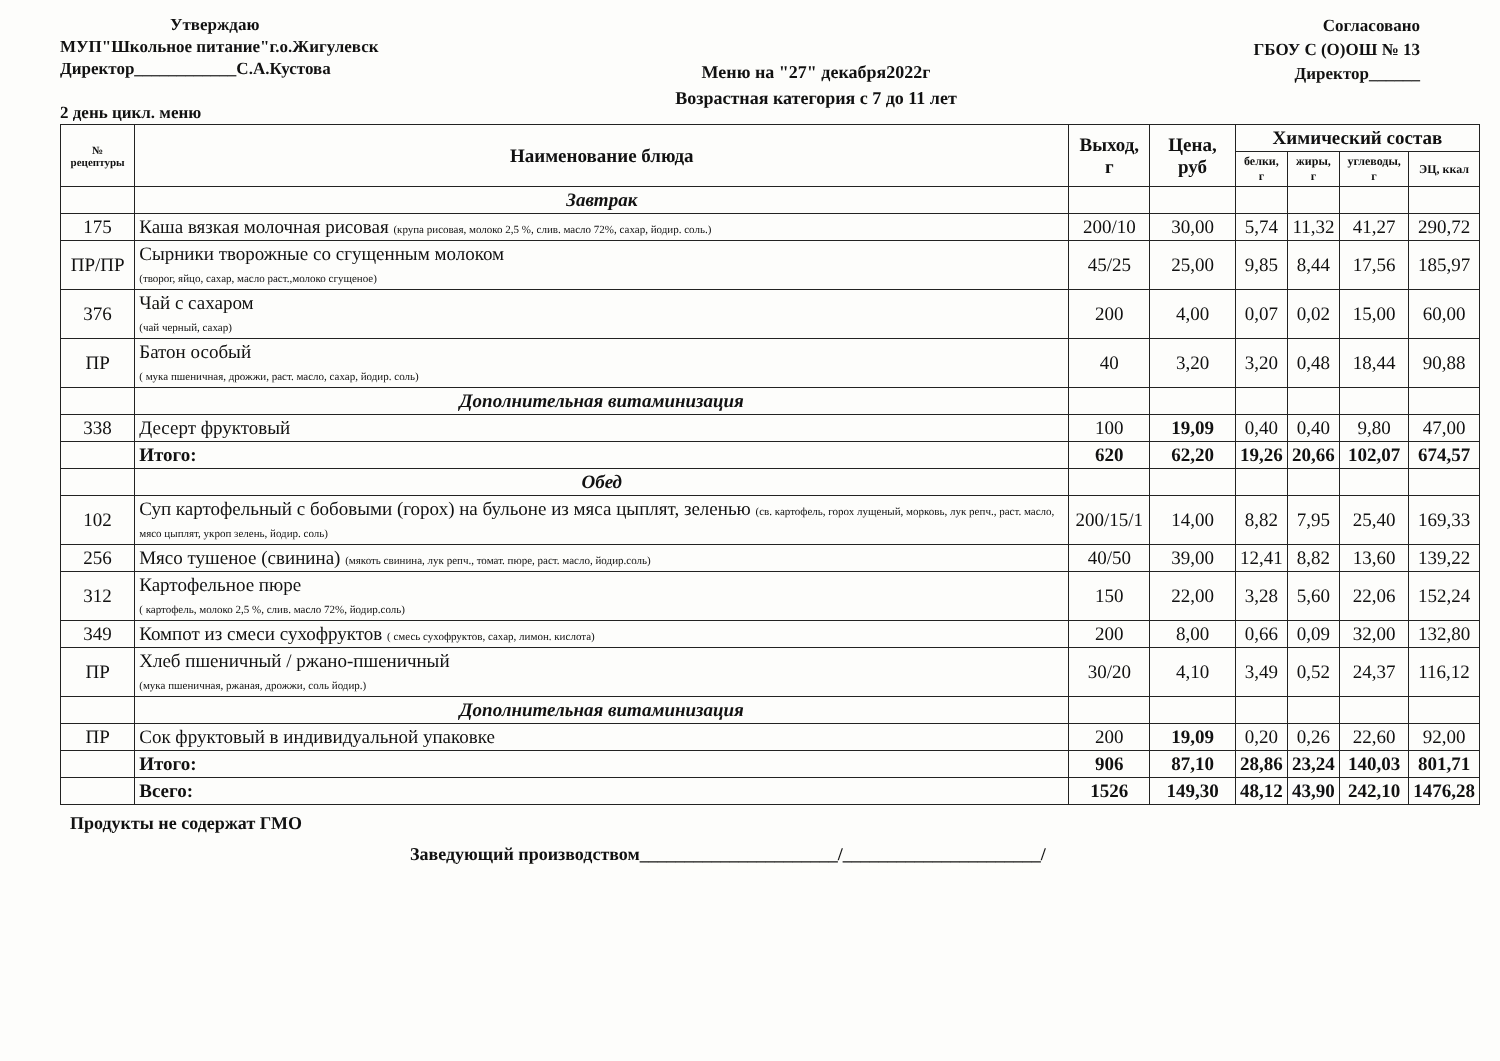Утверждаю
МУП"Школьное питание"г.о.Жигулевск
Директор____________С.А.Кустова
2 день цикл. меню
Меню на "27" декабря2022г
Возрастная категория с 7 до 11 лет
Согласовано
ГБОУ С (О)ОШ № 13
Директор______
| № рецептуры | Наименование блюда | Выход, г | Цена, руб | Химический состав | | | |
| --- | --- | --- | --- | --- | --- | --- | --- |
| | | | | белки, г | жиры, г | углеводы, г | ЭЦ, ккал |
| | Завтрак | | | | | | |
| 175 | Каша вязкая молочная рисовая (крупа рисовая, молоко 2,5 %, слив. масло 72%, сахар, йодир. соль.) | 200/10 | 30,00 | 5,74 | 11,32 | 41,27 | 290,72 |
| ПР/ПР | Сырники творожные со сгущенным молоком (творог, яйцо, сахар, масло раст.,молоко сгущеное) | 45/25 | 25,00 | 9,85 | 8,44 | 17,56 | 185,97 |
| 376 | Чай с сахаром (чай черный, сахар) | 200 | 4,00 | 0,07 | 0,02 | 15,00 | 60,00 |
| ПР | Батон особый ( мука пшеничная, дрожжи, раст. масло, сахар, йодир. соль) | 40 | 3,20 | 3,20 | 0,48 | 18,44 | 90,88 |
| | Дополнительная витаминизация | | | | | | |
| 338 | Десерт фруктовый | 100 | 19,09 | 0,40 | 0,40 | 9,80 | 47,00 |
| | Итого: | 620 | 62,20 | 19,26 | 20,66 | 102,07 | 674,57 |
| | Обед | | | | | | |
| 102 | Суп картофельный с бобовыми (горох) на бульоне из мяса цыплят, зеленью (св. картофель, горох лущеный, морковь, лук репч., раст. масло, мясо цыплят, укроп зелень, йодир. соль) | 200/15/1 | 14,00 | 8,82 | 7,95 | 25,40 | 169,33 |
| 256 | Мясо тушеное (свинина) (мякоть свинина, лук репч., томат. пюре, раст. масло, йодир.соль) | 40/50 | 39,00 | 12,41 | 8,82 | 13,60 | 139,22 |
| 312 | Картофельное пюре ( картофель, молоко 2,5 %, слив. масло 72%, йодир.соль) | 150 | 22,00 | 3,28 | 5,60 | 22,06 | 152,24 |
| 349 | Компот из смеси сухофруктов ( смесь сухофруктов, сахар, лимон. кислота) | 200 | 8,00 | 0,66 | 0,09 | 32,00 | 132,80 |
| ПР | Хлеб пшеничный / ржано-пшеничный (мука пшеничная, ржаная, дрожжи, соль йодир.) | 30/20 | 4,10 | 3,49 | 0,52 | 24,37 | 116,12 |
| | Дополнительная витаминизация | | | | | | |
| ПР | Сок фруктовый в индивидуальной упаковке | 200 | 19,09 | 0,20 | 0,26 | 22,60 | 92,00 |
| | Итого: | 906 | 87,10 | 28,86 | 23,24 | 140,03 | 801,71 |
| | Всего: | 1526 | 149,30 | 48,12 | 43,90 | 242,10 | 1476,28 |
Продукты не содержат ГМО
Заведующий производством______________________/______________________/